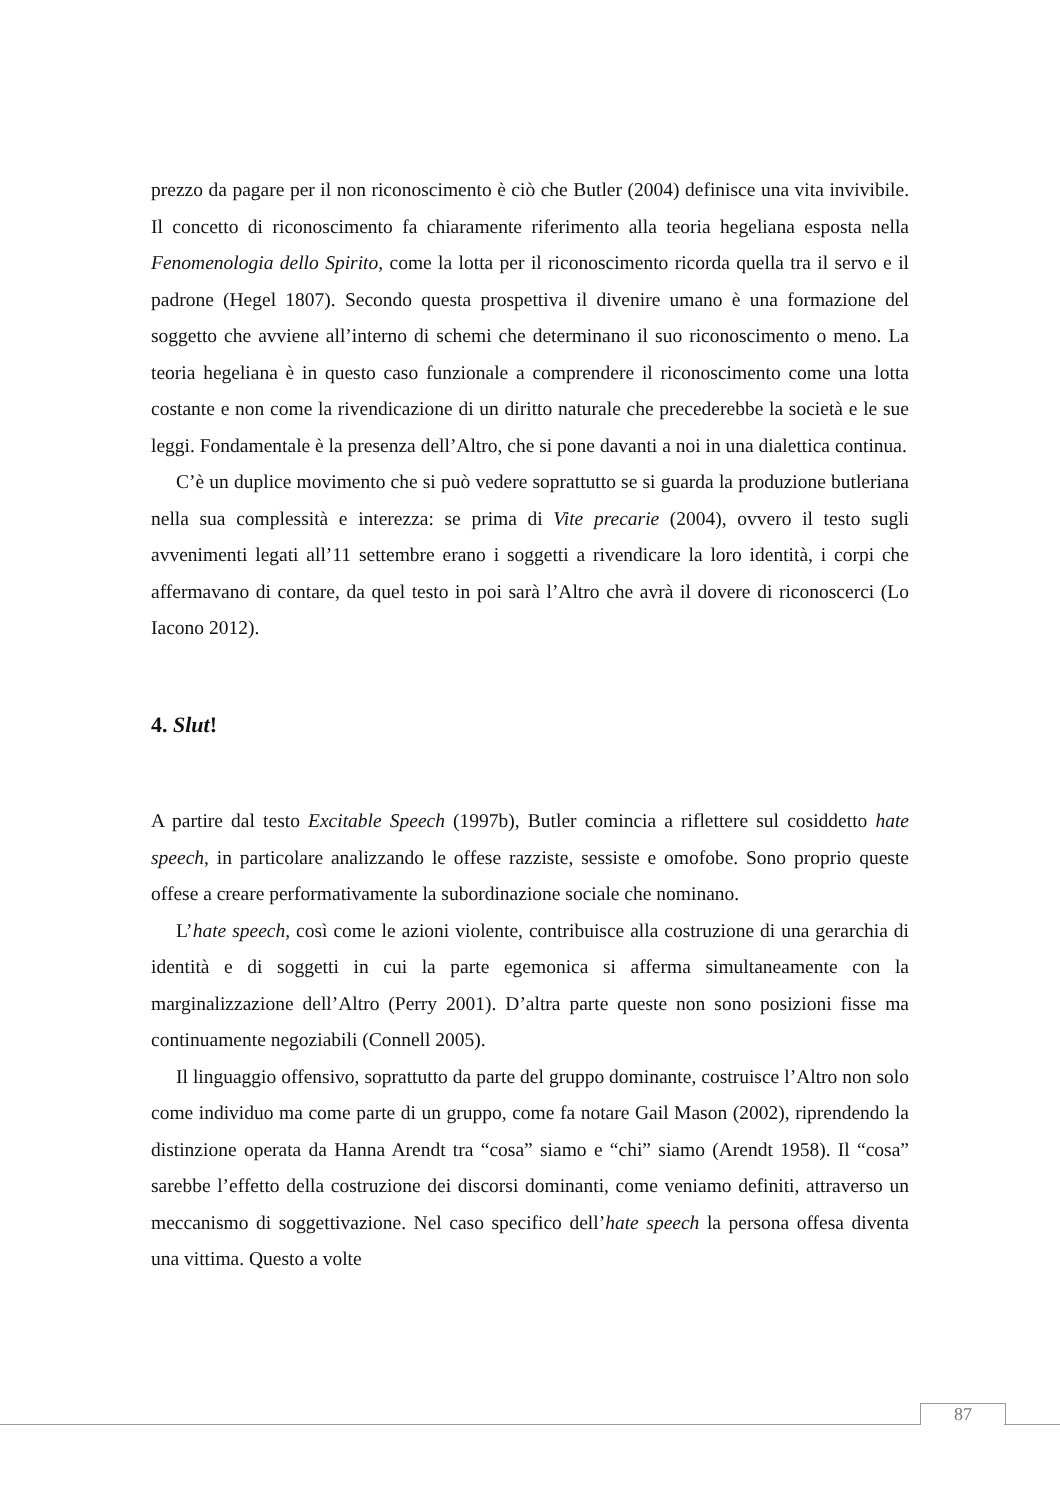prezzo da pagare per il non riconoscimento è ciò che Butler (2004) definisce una vita invivibile. Il concetto di riconoscimento fa chiaramente riferimento alla teoria hegeliana esposta nella Fenomenologia dello Spirito, come la lotta per il riconoscimento ricorda quella tra il servo e il padrone (Hegel 1807). Secondo questa prospettiva il divenire umano è una formazione del soggetto che avviene all’interno di schemi che determinano il suo riconoscimento o meno. La teoria hegeliana è in questo caso funzionale a comprendere il riconoscimento come una lotta costante e non come la rivendicazione di un diritto naturale che precederebbe la società e le sue leggi. Fondamentale è la presenza dell’Altro, che si pone davanti a noi in una dialettica continua.
C’è un duplice movimento che si può vedere soprattutto se si guarda la produzione butleriana nella sua complessità e interezza: se prima di Vite precarie (2004), ovvero il testo sugli avvenimenti legati all’11 settembre erano i soggetti a rivendicare la loro identità, i corpi che affermavano di contare, da quel testo in poi sarà l’Altro che avrà il dovere di riconoscerci (Lo Iacono 2012).
4. Slut!
A partire dal testo Excitable Speech (1997b), Butler comincia a riflettere sul cosiddetto hate speech, in particolare analizzando le offese razziste, sessiste e omofobe. Sono proprio queste offese a creare performativamente la subordinazione sociale che nominano.
L’hate speech, così come le azioni violente, contribuisce alla costruzione di una gerarchia di identità e di soggetti in cui la parte egemonica si afferma simultaneamente con la marginalizzazione dell’Altro (Perry 2001). D’altra parte queste non sono posizioni fisse ma continuamente negoziabili (Connell 2005).
Il linguaggio offensivo, soprattutto da parte del gruppo dominante, costruisce l’Altro non solo come individuo ma come parte di un gruppo, come fa notare Gail Mason (2002), riprendendo la distinzione operata da Hanna Arendt tra “cosa” siamo e “chi” siamo (Arendt 1958). Il “cosa” sarebbe l’effetto della costruzione dei discorsi dominanti, come veniamo definiti, attraverso un meccanismo di soggettivazione. Nel caso specifico dell’hate speech la persona offesa diventa una vittima. Questo a volte
87